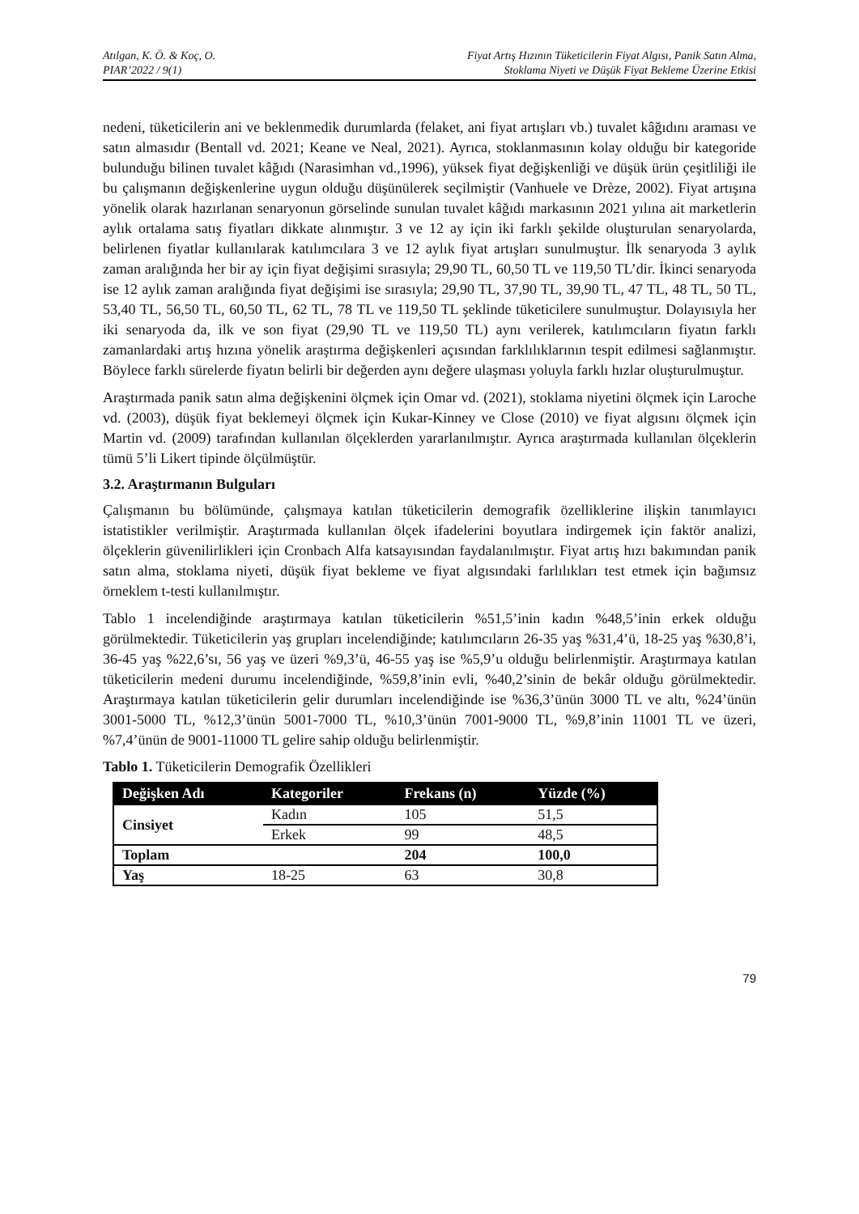Atılgan, K. Ö. & Koç, O.
PIAR’2022 / 9(1)
Fiyat Artış Hızının Tüketicilerin Fiyat Algısı, Panik Satın Alma,
Stoklama Niyeti ve Düşük Fiyat Bekleme Üzerine Etkisi
nedeni, tüketicilerin ani ve beklenmedik durumlarda (felaket, ani fiyat artışları vb.) tuvalet kâğıdını araması ve satın almasıdır (Bentall vd. 2021; Keane ve Neal, 2021). Ayrıca, stoklanmasının kolay olduğu bir kategoride bulunduğu bilinen tuvalet kâğıdı (Narasimhan vd.,1996), yüksek fiyat değişkenliği ve düşük ürün çeşitliliği ile bu çalışmanın değişkenlerine uygun olduğu düşünülerek seçilmiştir (Vanhuele ve Drèze, 2002). Fiyat artışına yönelik olarak hazırlanan senaryonun görselinde sunulan tuvalet kâğıdı markasının 2021 yılına ait marketlerin aylık ortalama satış fiyatları dikkate alınmıştır. 3 ve 12 ay için iki farklı şekilde oluşturulan senaryolarda, belirlenen fiyatlar kullanılarak katılımcılara 3 ve 12 aylık fiyat artışları sunulmuştur. İlk senaryoda 3 aylık zaman aralığında her bir ay için fiyat değişimi sırasıyla; 29,90 TL, 60,50 TL ve 119,50 TL’dir. İkinci senaryoda ise 12 aylık zaman aralığında fiyat değişimi ise sırasıyla; 29,90 TL, 37,90 TL, 39,90 TL, 47 TL, 48 TL, 50 TL, 53,40 TL, 56,50 TL, 60,50 TL, 62 TL, 78 TL ve 119,50 TL şeklinde tüketicilere sunulmuştur. Dolayısıyla her iki senaryoda da, ilk ve son fiyat (29,90 TL ve 119,50 TL) aynı verilerek, katılımcıların fiyatın farklı zamanlardaki artış hızına yönelik araştırma değişkenleri açısından farklılıklarının tespit edilmesi sağlanmıştır. Böylece farklı sürelerde fiyatın belirli bir değerden aynı değere ulaşması yoluyla farklı hızlar oluşturulmuştur.
Araştırmada panik satın alma değişkenini ölçmek için Omar vd. (2021), stoklama niyetini ölçmek için Laroche vd. (2003), düşük fiyat beklemeyi ölçmek için Kukar-Kinney ve Close (2010) ve fiyat algısını ölçmek için Martin vd. (2009) tarafından kullanılan ölçeklerden yararlanılmıştır. Ayrıca araştırmada kullanılan ölçeklerin tümü 5’li Likert tipinde ölçülmüştür.
3.2. Araştırmanın Bulguları
Çalışmanın bu bölümünde, çalışmaya katılan tüketicilerin demografik özelliklerine ilişkin tanımlayıcı istatistikler verilmiştir. Araştırmada kullanılan ölçek ifadelerini boyutlara indirgemek için faktör analizi, ölçeklerin güvenilirlikleri için Cronbach Alfa katsayısından faydalanılmıştır. Fiyat artış hızı bakımından panik satın alma, stoklama niyeti, düşük fiyat bekleme ve fiyat algısındaki farlılıkları test etmek için bağımsız örneklem t-testi kullanılmıştır.
Tablo 1 incelendiğinde araştırmaya katılan tüketicilerin %51,5’inin kadın %48,5’inin erkek olduğu görülmektedir. Tüketicilerin yaş grupları incelendiğinde; katılımcıların 26-35 yaş %31,4’ü, 18-25 yaş %30,8’i, 36-45 yaş %22,6’sı, 56 yaş ve üzeri %9,3’ü, 46-55 yaş ise %5,9’u olduğu belirlenmiştir. Araştırmaya katılan tüketicilerin medeni durumu incelendiğinde, %59,8’inin evli, %40,2’sinin de bekâr olduğu görülmektedir. Araştırmaya katılan tüketicilerin gelir durumları incelendiğinde ise %36,3’ünün 3000 TL ve altı, %24’ünün 3001-5000 TL, %12,3’ünün 5001-7000 TL, %10,3’ünün 7001-9000 TL, %9,8’inin 11001 TL ve üzeri, %7,4’ünün de 9001-11000 TL gelire sahip olduğu belirlenmiştir.
Tablo 1. Tüketicilerin Demografik Özellikleri
| Değişken Adı | Kategoriler | Frekans (n) | Yüzde (%) |
| --- | --- | --- | --- |
| Cinsiyet | Kadın | 105 | 51,5 |
| | Erkek | 99 | 48,5 |
| Toplam | | 204 | 100,0 |
| Yaş | 18-25 | 63 | 30,8 |
79